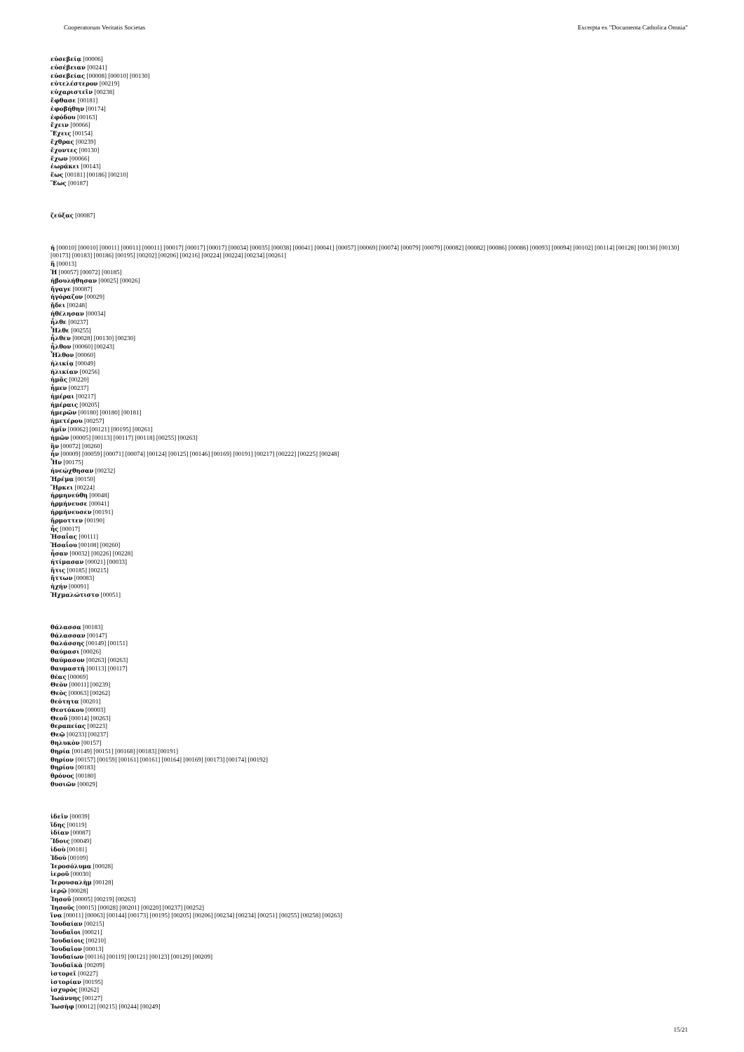Cooperatorum Veritatis Societas Excerpta ex "Documenta Catholica Omnia"
εὐσεβείᾳ [00006]
εὐσέβειαν [00241]
εὐσεβείας [00008] [00010] [00130]
εὐτελέστερον [00219]
εὐχαριστεῖν [00238]
ἔφθασε [00181]
ἐφοβήθην [00174]
ἐφόδου [00163]
ἔχειν [00066]
Ἔχεις [00154]
ἔχθρας [00239]
ἔχοντες [00130]
ἔχων [00066]
ἑωράκει [00143]
ἕως [00181] [00186] [00210]
Ἕως [00187]
ζεύξας [00087]
ἡ [00010] [00010] [00011] [00011] [00011] [00017] [00017] [00017] [00034] [00035] [00038] [00041] [00041] [00057] [00069] [00074] [00079] [00079] [00082] [00082] [00086] [00086] [00093] [00094] [00102] [00114] [00128] [00130] [00130] [00173] [00183] [00186] [00195] [00202] [00206] [00216] [00224] [00224] [00234] [00261]
ἢ [00013]
Ἡ [00057] [00072] [00185]
ἠβουλήθησαν [00025] [00026]
ἤγαγε [00087]
ἠγόραζον [00029]
ᾔδει [00248]
ἠθέλησαν [00034]
ἦλθε [00237]
Ἦλθε [00255]
ἦλθεν [00028] [00130] [00230]
ἦλθον [00060] [00243]
Ἦλθον [00060]
ἡλικίᾳ [00049]
ἡλικίαν [00256]
ἡμᾶς [00220]
ἦμεν [00237]
ἡμέραι [00217]
ἡμέραις [00205]
ἡμερῶν [00180] [00180] [00181]
ἡμετέρου [00257]
ἡμῖν [00062] [00121] [00195] [00261]
ἡμῶν [00005] [00113] [00117] [00118] [00255] [00263]
ἣν [00072] [00260]
ἦν [00009] [00059] [00071] [00074] [00124] [00125] [00146] [00169] [00191] [00217] [00222] [00225] [00248]
Ἦν [00175]
ἠνεῴχθησαν [00232]
Ἠρέμα [00150]
Ἤρκει [00224]
ἡρμηνεύθη [00048]
ἡρμήνευσε [00041]
ἡρμήνευσεν [00191]
ἥρμοττεν [00190]
ἧς [00017]
Ἡσαΐας [00111]
Ἡσαΐου [00108] [00260]
ἦσαν [00032] [00226] [00228]
ἠτίμασαν [00021] [00033]
ἥτις [00185] [00215]
ἥττων [00083]
ἠχήν [00091]
Ἠχμαλώτιστο [00051]
θάλασσα [00183]
θάλασσαν [00147]
θαλάσσης [00149] [00151]
θαύμασι [00026]
θαύμασον [00263] [00263]
θαυμαστὴ [00113] [00117]
θέας [00069]
Θεὸν [00011] [00239]
Θεὸς [00063] [00262]
θεότητα [00201]
Θεοτόκου [00003]
Θεοῦ [00014] [00263]
θεραπείας [00223]
Θεῷ [00233] [00237]
θηλυκὸν [00157]
θηρία [00149] [00151] [00168] [00183] [00191]
θηρίον [00157] [00159] [00161] [00161] [00164] [00169] [00173] [00174] [00192]
θηρίου [00183]
θρόνος [00180]
θυσιῶν [00029]
ἰδεῖν [00039]
ἴδης [00119]
ἰδίαν [00087]
Ἴδοις [00049]
ἰδοὺ [00181]
Ἰδοὺ [00109]
Ἱεροσόλυμα [00028]
ἱεροῦ [00030]
Ἱερουσαλὴμ [00128]
ἱερῷ [00028]
Ἰησοῦ [00005] [00219] [00263]
Ἰησοῦς [00015] [00028] [00201] [00220] [00237] [00252]
ἵνα [00011] [00063] [00144] [00173] [00195] [00205] [00206] [00234] [00234] [00251] [00255] [00258] [00263]
Ἰουδαίαν [00215]
Ἰουδαῖοι [00021]
Ἰουδαίοις [00210]
Ἰουδαῖον [00013]
Ἰουδαίων [00116] [00119] [00121] [00123] [00129] [00209]
Ἰουδαϊκὰ [00209]
ἱστορεῖ [00227]
ἱστορίαν [00195]
ἰσχυρὸς [00262]
Ἰωάννης [00127]
Ἰωσὴφ [00012] [00215] [00244] [00249]
15/21